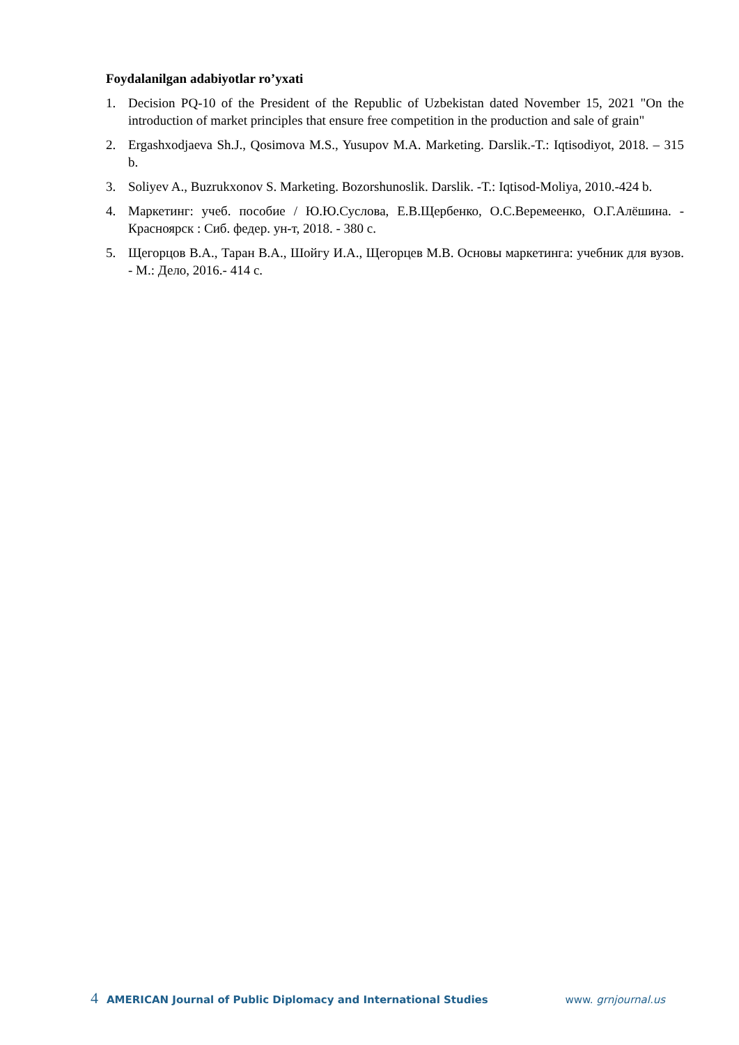Foydalanilgan adabiyotlar ro’yxati
1. Decision PQ-10 of the President of the Republic of Uzbekistan dated November 15, 2021 "On the introduction of market principles that ensure free competition in the production and sale of grain"
2. Ergashxodjaeva Sh.J., Qosimova M.S., Yusupov M.A. Marketing. Darslik.-T.: Iqtisodiyot, 2018. – 315 b.
3. Soliyev A., Buzrukxonov S. Marketing. Bozorshunoslik. Darslik. -T.: Iqtisod-Moliya, 2010.-424 b.
4. Маркетинг: учеб. пособие / Ю.Ю.Суслова, Е.В.Щербенко, О.С.Веремеенко, О.Г.Алёшина. - Красноярск : Сиб. федер. ун-т, 2018. - 380 с.
5. Щегорцов В.А., Таран В.А., Шойгу И.А., Щегорцев М.В. Основы маркетинга: учебник для вузов. - М.: Дело, 2016.- 414 с.
4 AMERICAN Journal of Public Diplomacy and International Studies www. grnjournal.us